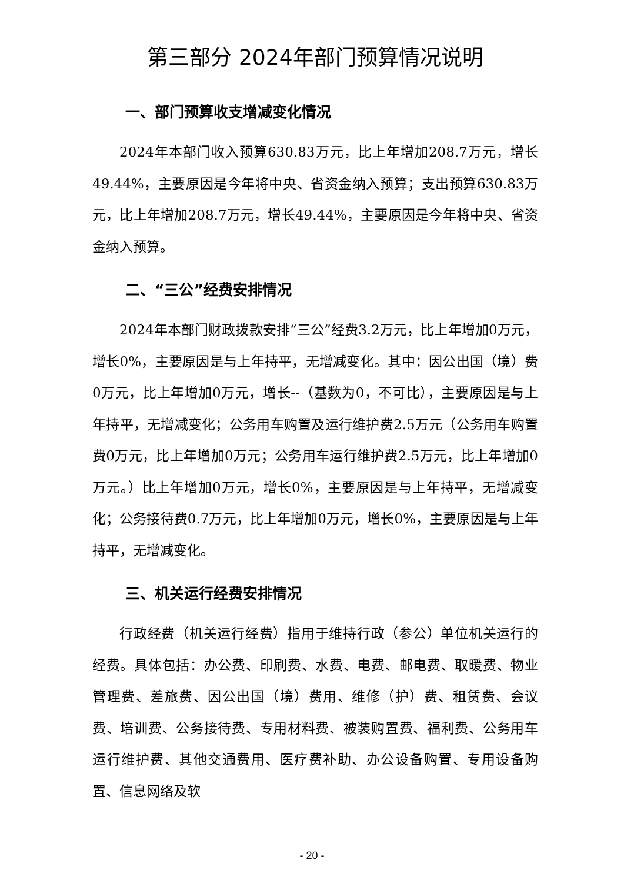第三部分 2024年部门预算情况说明
一、部门预算收支增减变化情况
2024年本部门收入预算630.83万元，比上年增加208.7万元，增长49.44%，主要原因是今年将中央、省资金纳入预算；支出预算630.83万元，比上年增加208.7万元，增长49.44%，主要原因是今年将中央、省资金纳入预算。
二、“三公”经费安排情况
2024年本部门财政拨款安排“三公”经费3.2万元，比上年增加0万元，增长0%，主要原因是与上年持平，无增减变化。其中：因公出国（境）费0万元，比上年增加0万元，增长--（基数为0，不可比），主要原因是与上年持平，无增减变化；公务用车购置及运行维护费2.5万元（公务用车购置费0万元，比上年增加0万元；公务用车运行维护费2.5万元，比上年增加0万元。）比上年增加0万元，增长0%，主要原因是与上年持平，无增减变化；公务接待费0.7万元，比上年增加0万元，增长0%，主要原因是与上年持平，无增减变化。
三、机关运行经费安排情况
行政经费（机关运行经费）指用于维持行政（参公）单位机关运行的经费。具体包括：办公费、印刷费、水费、电费、邮电费、取暖费、物业管理费、差旅费、因公出国（境）费用、维修（护）费、租赁费、会议费、培训费、公务接待费、专用材料费、被装购置费、福利费、公务用车运行维护费、其他交通费用、医疗费补助、办公设备购置、专用设备购置、信息网络及软
- 20 -